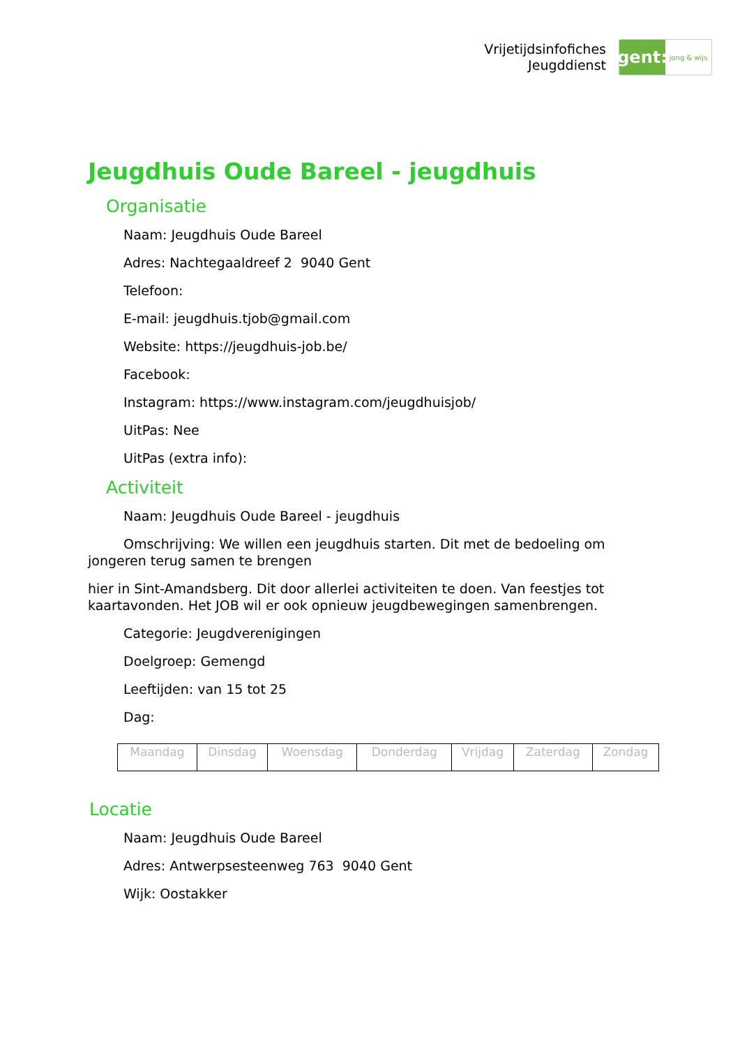Vrijetijdsinfofiches
Jeugddienst
gent:
jong & wijs
Jeugdhuis Oude Bareel - jeugdhuis
Organisatie
Naam: Jeugdhuis Oude Bareel
Adres: Nachtegaaldreef 2 9040 Gent
Telefoon:
E-mail: jeugdhuis.tjob@gmail.com
Website: https://jeugdhuis-job.be/
Facebook:
Instagram: https://www.instagram.com/jeugdhuisjob/
UitPas: Nee
UitPas (extra info):
Activiteit
Naam: Jeugdhuis Oude Bareel - jeugdhuis
Omschrijving: We willen een jeugdhuis starten. Dit met de bedoeling om jongeren terug samen te brengen
hier in Sint-Amandsberg. Dit door allerlei activiteiten te doen. Van feestjes tot kaartavonden. Het JOB wil er ook opnieuw jeugdbewegingen samenbrengen.
Categorie: Jeugdverenigingen
Doelgroep: Gemengd
Leeftijden: van 15 tot 25
Dag:
| Maandag | Dinsdag | Woensdag | Donderdag | Vrijdag | Zaterdag | Zondag |
Locatie
Naam: Jeugdhuis Oude Bareel
Adres: Antwerpsesteenweg 763 9040 Gent
Wijk: Oostakker